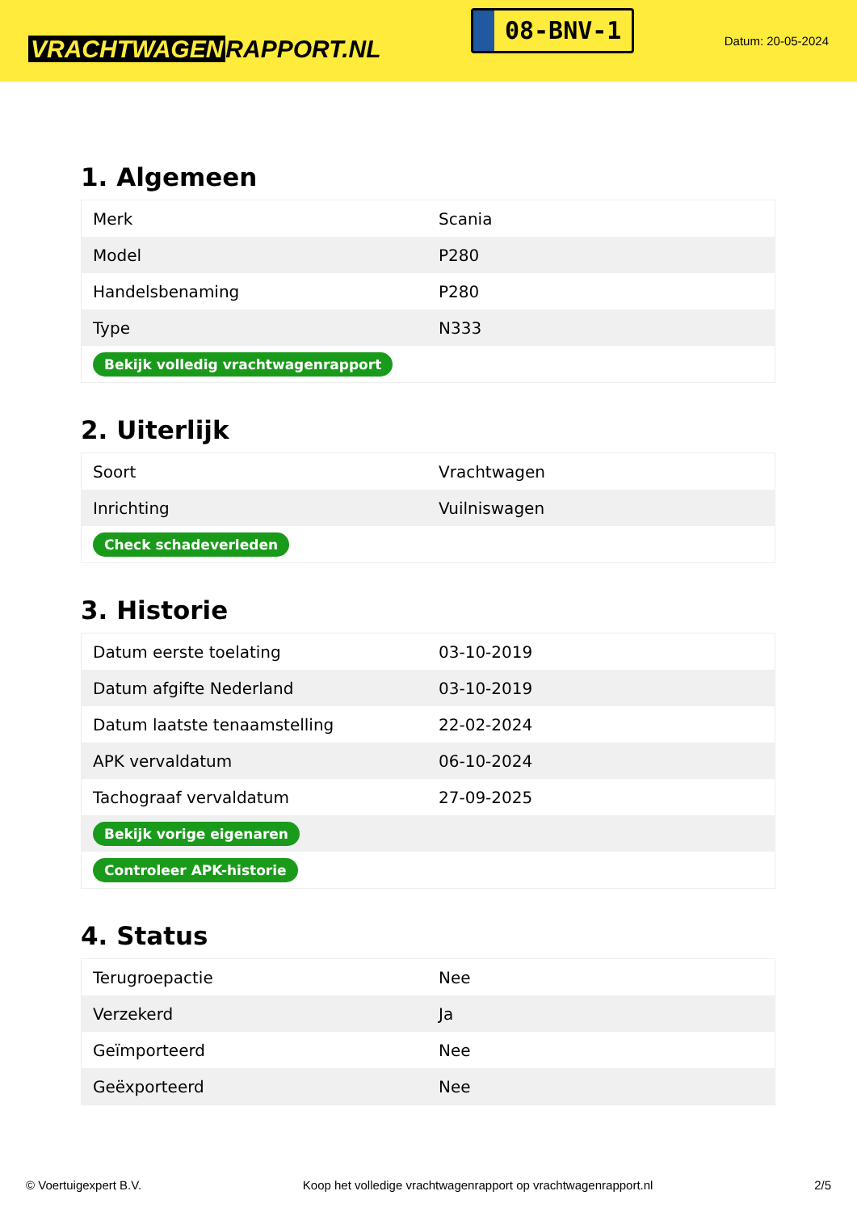VRACHTWAGEN RAPPORT.NL
08-BNV-1
Datum: 20-05-2024
1. Algemeen
| Merk | Scania |
| Model | P280 |
| Handelsbenaming | P280 |
| Type | N333 |
| Bekijk volledig vrachtwagenrapport | |
2. Uiterlijk
| Soort | Vrachtwagen |
| Inrichting | Vuilniswagen |
| Check schadeverleden | |
3. Historie
| Datum eerste toelating | 03-10-2019 |
| Datum afgifte Nederland | 03-10-2019 |
| Datum laatste tenaamstelling | 22-02-2024 |
| APK vervaldatum | 06-10-2024 |
| Tachograaf vervaldatum | 27-09-2025 |
| Bekijk vorige eigenaren | |
| Controleer APK-historie | |
4. Status
| Terugroepactie | Nee |
| Verzekerd | Ja |
| Geïmporteerd | Nee |
| Geëxporteerd | Nee |
© Voertuigexpert B.V. Koop het volledige vrachtwagenrapport op vrachtwagenrapport.nl 2/5